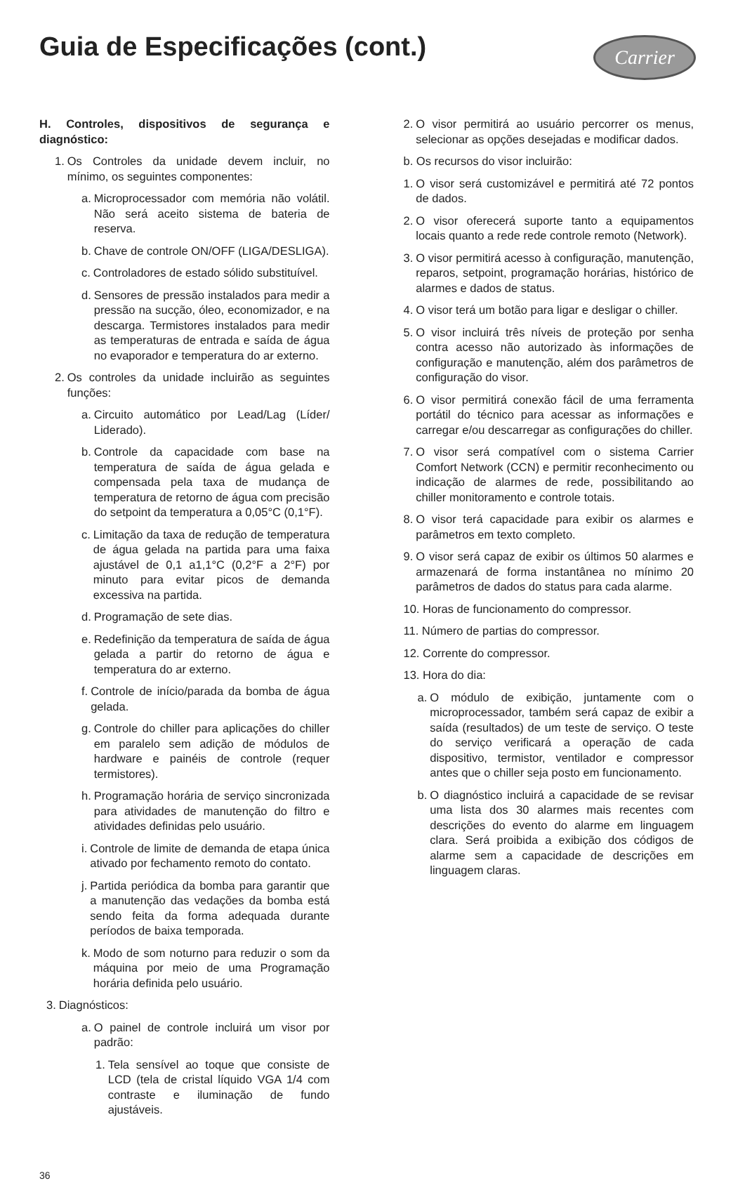Guia de Especificações (cont.)
Carrier
H. Controles, dispositivos de segurança e diagnóstico:
1. Os Controles da unidade devem incluir, no mínimo, os seguintes componentes:
a. Microprocessador com memória não volátil. Não será aceito sistema de bateria de reserva.
b. Chave de controle ON/OFF (LIGA/DESLIGA).
c. Controladores de estado sólido substituível.
d. Sensores de pressão instalados para medir a pressão na sucção, óleo, economizador, e na descarga. Termistores instalados para medir as temperaturas de entrada e saída de água no evaporador e temperatura do ar externo.
2. Os controles da unidade incluirão as seguintes funções:
a. Circuito automático por Lead/Lag (Líder/ Liderado).
b. Controle da capacidade com base na temperatura de saída de água gelada e compensada pela taxa de mudança de temperatura de retorno de água com precisão do setpoint da temperatura a 0,05°C (0,1°F).
c. Limitação da taxa de redução de temperatura de água gelada na partida para uma faixa ajustável de 0,1 a1,1°C (0,2°F a 2°F) por minuto para evitar picos de demanda excessiva na partida.
d. Programação de sete dias.
e. Redefinição da temperatura de saída de água gelada a partir do retorno de água e temperatura do ar externo.
f. Controle de início/parada da bomba de água gelada.
g. Controle do chiller para aplicações do chiller em paralelo sem adição de módulos de hardware e painéis de controle (requer termistores).
h. Programação horária de serviço sincronizada para atividades de manutenção do filtro e atividades definidas pelo usuário.
i. Controle de limite de demanda de etapa única ativado por fechamento remoto do contato.
j. Partida periódica da bomba para garantir que a manutenção das vedações da bomba está sendo feita da forma adequada durante períodos de baixa temporada.
k. Modo de som noturno para reduzir o som da máquina por meio de uma Programação horária definida pelo usuário.
3. Diagnósticos:
a. O painel de controle incluirá um visor por padrão:
1. Tela sensível ao toque que consiste de LCD (tela de cristal líquido VGA 1/4 com contraste e iluminação de fundo ajustáveis.
2. O visor permitirá ao usuário percorrer os menus, selecionar as opções desejadas e modificar dados.
b. Os recursos do visor incluirão:
1. O visor será customizável e permitirá até 72 pontos de dados.
2. O visor oferecerá suporte tanto a equipamentos locais quanto a rede rede controle remoto (Network).
3. O visor permitirá acesso à configuração, manutenção, reparos, setpoint, programação horárias, histórico de alarmes e dados de status.
4. O visor terá um botão para ligar e desligar o chiller.
5. O visor incluirá três níveis de proteção por senha contra acesso não autorizado às informações de configuração e manutenção, além dos parâmetros de configuração do visor.
6. O visor permitirá conexão fácil de uma ferramenta portátil do técnico para acessar as informações e carregar e/ou descarregar as configurações do chiller.
7. O visor será compatível com o sistema Carrier Comfort Network (CCN) e permitir reconhecimento ou indicação de alarmes de rede, possibilitando ao chiller monitoramento e controle totais.
8. O visor terá capacidade para exibir os alarmes e parâmetros em texto completo.
9. O visor será capaz de exibir os últimos 50 alarmes e armazenará de forma instantânea no mínimo 20 parâmetros de dados do status para cada alarme.
10. Horas de funcionamento do compressor.
11. Número de partias do compressor.
12. Corrente do compressor.
13. Hora do dia:
a. O módulo de exibição, juntamente com o microprocessador, também será capaz de exibir a saída (resultados) de um teste de serviço. O teste do serviço verificará a operação de cada dispositivo, termistor, ventilador e compressor antes que o chiller seja posto em funcionamento.
b. O diagnóstico incluirá a capacidade de se revisar uma lista dos 30 alarmes mais recentes com descrições do evento do alarme em linguagem clara. Será proibida a exibição dos códigos de alarme sem a capacidade de descrições em linguagem claras.
36